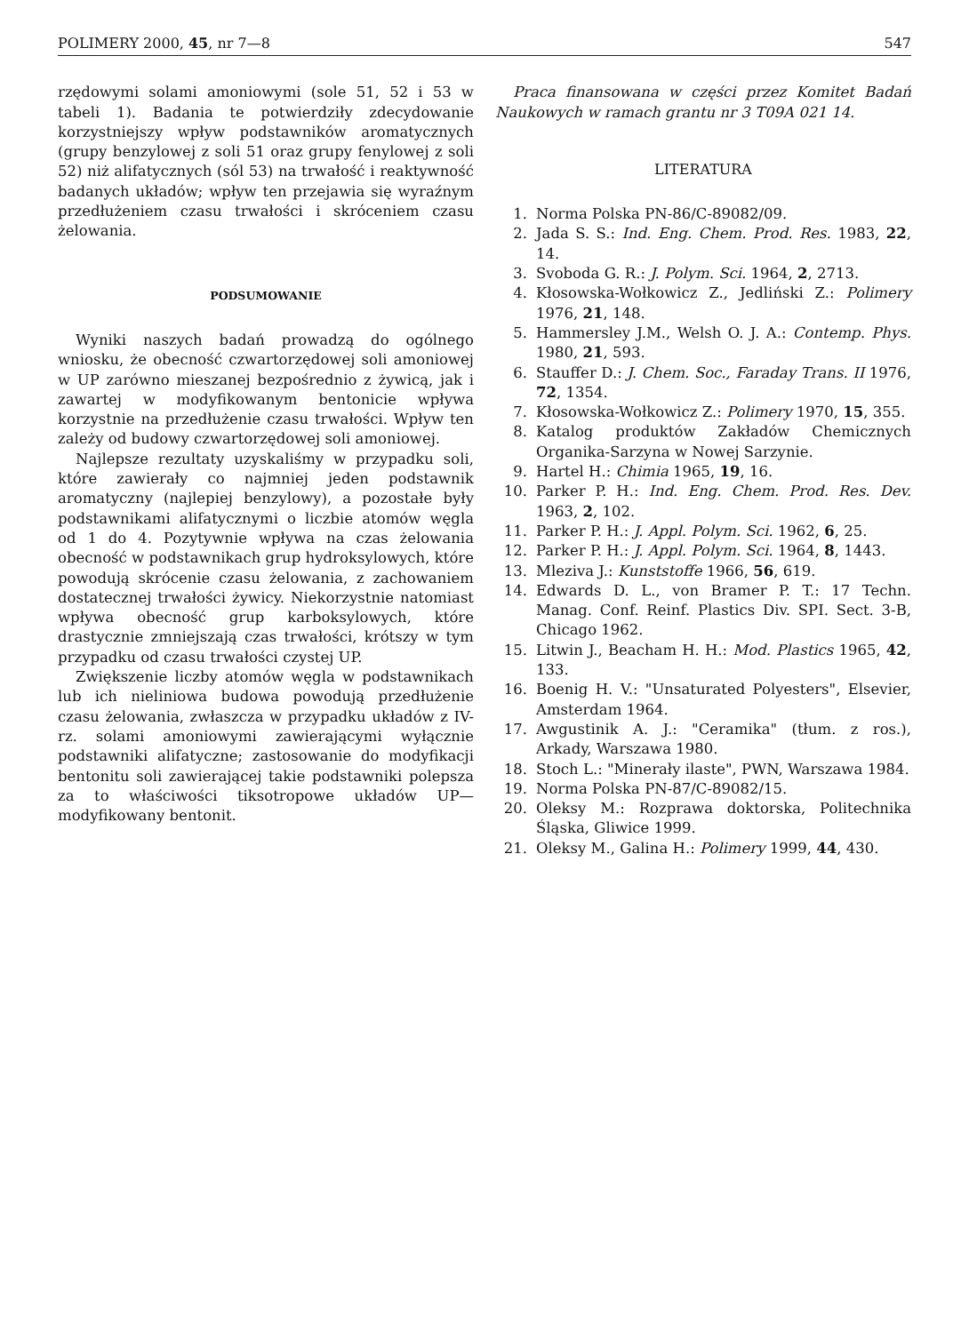POLIMERY 2000, 45, nr 7—8 547
rzędowymi solami amoniowymi (sole 51, 52 i 53 w tabeli 1). Badania te potwierdziły zdecydowanie korzystniejszy wpływ podstawników aromatycznych (grupy benzylowej z soli 51 oraz grupy fenylowej z soli 52) niż alifatycznych (sól 53) na trwałość i reaktywność badanych układów; wpływ ten przejawia się wyraźnym przedłużeniem czasu trwałości i skróceniem czasu żelowania.
PODSUMOWANIE
Wyniki naszych badań prowadzą do ogólnego wniosku, że obecność czwartorzędowej soli amoniowej w UP zarówno mieszanej bezpośrednio z żywicą, jak i zawartej w modyfikowanym bentonicie wpływa korzystnie na przedłużenie czasu trwałości. Wpływ ten zależy od budowy czwartorzędowej soli amoniowej.
Najlepsze rezultaty uzyskaliśmy w przypadku soli, które zawierały co najmniej jeden podstawnik aromatyczny (najlepiej benzylowy), a pozostałe były podstawnikami alifatycznymi o liczbie atomów węgla od 1 do 4. Pozytywnie wpływa na czas żelowania obecność w podstawnikach grup hydroksylowych, które powodują skrócenie czasu żelowania, z zachowaniem dostatecznej trwałości żywicy. Niekorzystnie natomiast wpływa obecność grup karboksylowych, które drastycznie zmniejszają czas trwałości, krótszy w tym przypadku od czasu trwałości czystej UP.
Zwiększenie liczby atomów węgla w podstawnikach lub ich nieliniowa budowa powodują przedłużenie czasu żelowania, zwłaszcza w przypadku układów z IV-rz. solami amoniowymi zawierającymi wyłącznie podstawniki alifatyczne; zastosowanie do modyfikacji bentonitu soli zawierającej takie podstawniki polepsza za to właściwości tiksotropowe układów UP—modyfikowany bentonit.
Praca finansowana w części przez Komitet Badań Naukowych w ramach grantu nr 3 T09A 021 14.
LITERATURA
1. Norma Polska PN-86/C-89082/09.
2. Jada S. S.: Ind. Eng. Chem. Prod. Res. 1983, 22, 14.
3. Svoboda G. R.: J. Polym. Sci. 1964, 2, 2713.
4. Kłosowska-Wołkowicz Z., Jedliński Z.: Polimery 1976, 21, 148.
5. Hammersley J.M., Welsh O. J. A.: Contemp. Phys. 1980, 21, 593.
6. Stauffer D.: J. Chem. Soc., Faraday Trans. II 1976, 72, 1354.
7. Kłosowska-Wołkowicz Z.: Polimery 1970, 15, 355.
8. Katalog produktów Zakładów Chemicznych Organika-Sarzyna w Nowej Sarzynie.
9. Hartel H.: Chimia 1965, 19, 16.
10. Parker P. H.: Ind. Eng. Chem. Prod. Res. Dev. 1963, 2, 102.
11. Parker P. H.: J. Appl. Polym. Sci. 1962, 6, 25.
12. Parker P. H.: J. Appl. Polym. Sci. 1964, 8, 1443.
13. Mleziva J.: Kunststoffe 1966, 56, 619.
14. Edwards D. L., von Bramer P. T.: 17 Techn. Manag. Conf. Reinf. Plastics Div. SPI. Sect. 3-B, Chicago 1962.
15. Litwin J., Beacham H. H.: Mod. Plastics 1965, 42, 133.
16. Boenig H. V.: "Unsaturated Polyesters", Elsevier, Amsterdam 1964.
17. Awgustinik A. J.: "Ceramika" (tłum. z ros.), Arkady, Warszawa 1980.
18. Stoch L.: "Minerały ilaste", PWN, Warszawa 1984.
19. Norma Polska PN-87/C-89082/15.
20. Oleksy M.: Rozprawa doktorska, Politechnika Śląska, Gliwice 1999.
21. Oleksy M., Galina H.: Polimery 1999, 44, 430.